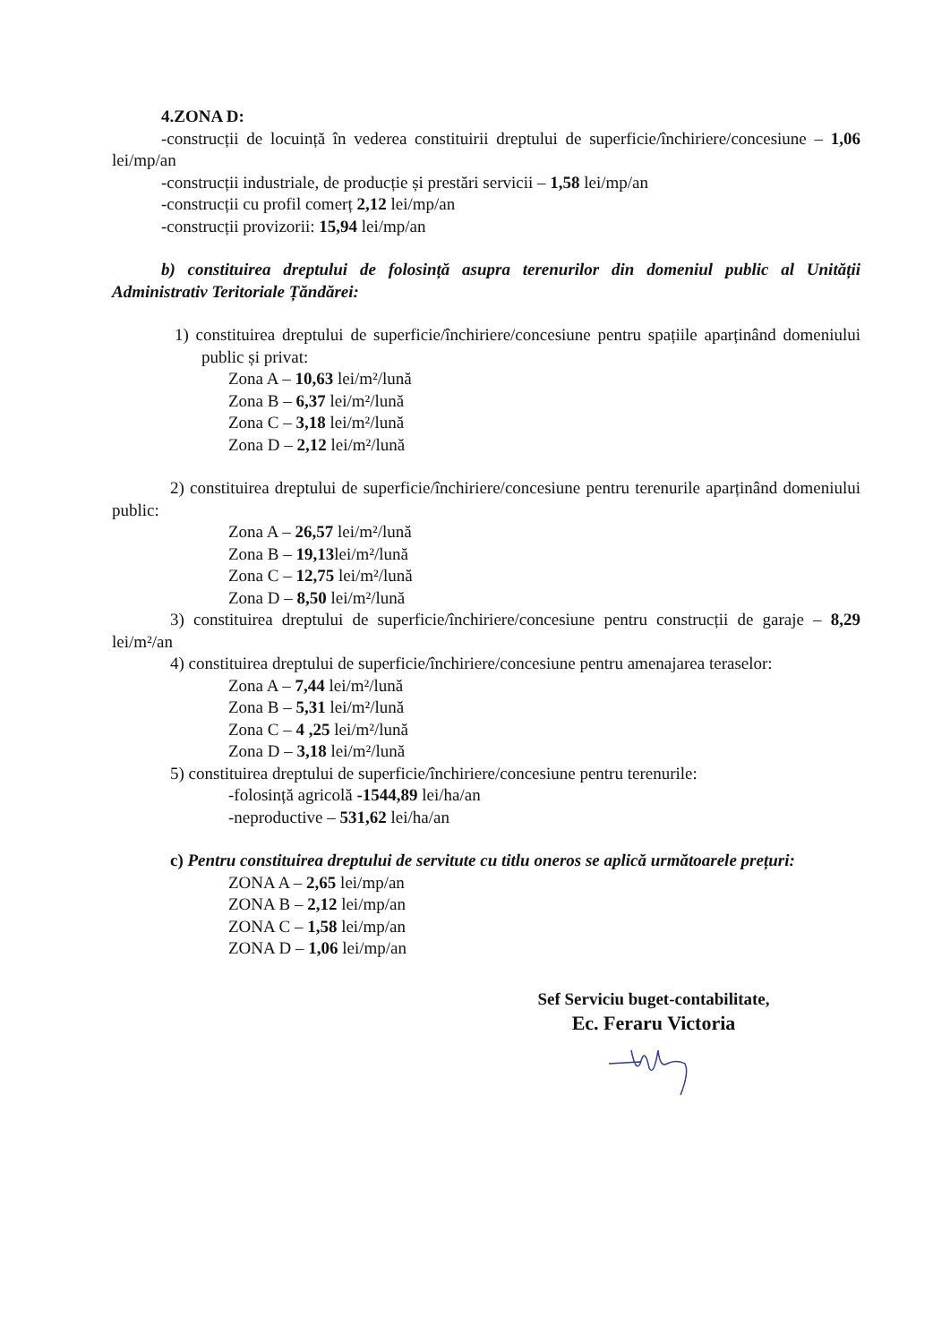4.ZONA D:
-construcții de locuință în vederea constituirii dreptului de superficie/închiriere/concesiune – 1,06 lei/mp/an
-construcții industriale, de producție și prestări servicii – 1,58 lei/mp/an
-construcții cu profil comerț 2,12 lei/mp/an
-construcții provizorii: 15,94 lei/mp/an
b) constituirea dreptului de folosință asupra terenurilor din domeniul public al Unității Administrativ Teritoriale Țăndărei:
1) constituirea dreptului de superficie/închiriere/concesiune pentru spațiile aparținând domeniului public și privat:
Zona A – 10,63 lei/m²/lună
Zona B – 6,37 lei/m²/lună
Zona C – 3,18 lei/m²/lună
Zona D – 2,12 lei/m²/lună
2) constituirea dreptului de superficie/închiriere/concesiune pentru terenurile aparținând domeniului public:
Zona A – 26,57 lei/m²/lună
Zona B – 19,13lei/m²/lună
Zona C – 12,75 lei/m²/lună
Zona D – 8,50 lei/m²/lună
3) constituirea dreptului de superficie/închiriere/concesiune pentru construcții de garaje – 8,29 lei/m²/an
4) constituirea dreptului de superficie/închiriere/concesiune pentru amenajarea teraselor:
Zona A – 7,44 lei/m²/lună
Zona B – 5,31 lei/m²/lună
Zona C – 4 ,25 lei/m²/lună
Zona D – 3,18 lei/m²/lună
5) constituirea dreptului de superficie/închiriere/concesiune pentru terenurile:
-folosință agricolă -1544,89 lei/ha/an
-neproductive – 531,62 lei/ha/an
c) Pentru constituirea dreptului de servitute cu titlu oneros se aplică următoarele prețuri:
ZONA A – 2,65 lei/mp/an
ZONA B – 2,12 lei/mp/an
ZONA C – 1,58 lei/mp/an
ZONA D – 1,06 lei/mp/an
Sef Serviciu buget-contabilitate,
Ec. Feraru Victoria